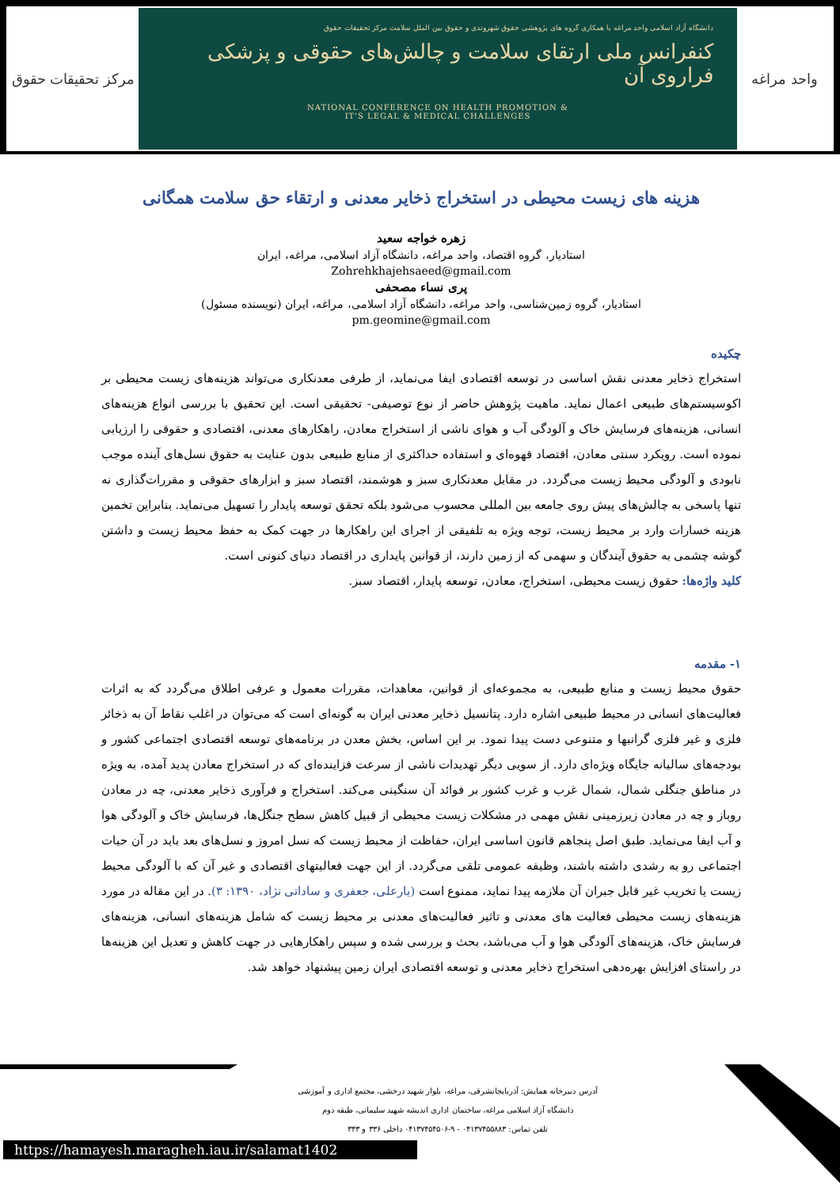مرکز تحقیقات حقوق
دانشگاه آزاد اسلامی واحد مراغه با همکاری گروه های پژوهشی حقوق شهروندی و حقوق بین الملل سلامت مرکز تحقیقات حقوق
کنفرانس ملی ارتقای سلامت و چالش‌های حقوقی و پزشکی فراروی آن
NATIONAL CONFERENCE ON HEALTH PROMOTION &
IT'S LEGAL & MEDICAL CHALLENGES
واحد مراغه
هزینه های زیست محیطی در استخراج ذخایر معدنی و ارتقاء حق سلامت همگانی
زهره خواجه سعید
استادیار، گروه اقتصاد، واحد مراغه، دانشگاه آزاد اسلامی، مراغه، ایران
Zohrehkhajehsaeed@gmail.com
پری نساء مصحفی
استادیار، گروه زمین‌شناسی، واحد مراغه، دانشگاه آزاد اسلامی، مراغه، ایران (نویسنده مسئول)
pm.geomine@gmail.com
چکیده
استخراج ذخایر معدنی نقش اساسی در توسعه اقتصادی ایفا می‌نماید، از طرفی معدنکاری می‌تواند هزینه‌های زیست محیطی بر اکوسیستم‌های طبیعی اعمال نماید. ماهیت پژوهش حاضر از نوع توصیفی- تحقیقی است. این تحقیق با بررسی انواع هزینه‌های انسانی، هزینه‌های فرسایش خاک و آلودگی آب و هوای ناشی از استخراج معادن، راهکارهای معدنی، اقتصادی و حقوقی را ارزیابی نموده است. رویکرد سنتی معادن، اقتصاد قهوه‌ای و استفاده حداکثری از منابع طبیعی بدون عنایت به حقوق نسل‌های آینده موجب نابودی و آلودگی محیط زیست می‌گردد. در مقابل معدنکاری سبز و هوشمند، اقتصاد سبز و ابزارهای حقوقی و مقررات‌گذاری نه تنها پاسخی به چالش‌های پیش روی جامعه بین المللی محسوب می‌شود بلکه تحقق توسعه پایدار را تسهیل می‌نماید. بنابراین تخمین هزینه خسارات وارد بر محیط زیست، توجه ویژه به تلفیقی از اجرای این راهکارها در جهت کمک به حفظ محیط زیست و داشتن گوشه چشمی به حقوق آیندگان و سهمی که از زمین دارند، از قوانین پایداری در اقتصاد دنیای کنونی است.
کلید واژه‌ها: حقوق زیست محیطی، استخراج، معادن، توسعه پایدار، اقتصاد سبز.
۱- مقدمه
حقوق محیط زیست و منابع طبیعی، به مجموعه‌ای از قوانین، معاهدات، مقررات معمول و عرفی اطلاق می‌گردد که به اثرات فعالیت‌های انسانی در محیط طبیعی اشاره دارد. پتانسیل ذخایر معدنی ایران به گونه‌ای است که می‌توان در اغلب نقاط آن به ذخائر فلزی و غیر فلزی گرانبها و متنوعی دست پیدا نمود. بر این اساس، بخش معدن در برنامه‌های توسعه اقتصادی اجتماعی کشور و بودجه‌های سالیانه جایگاه ویژه‌ای دارد. از سویی دیگر تهدیدات ناشی از سرعت فزاینده‌ای که در استخراج معادن پدید آمده، به ویژه در مناطق جنگلی شمال، شمال غرب و غرب کشور بر فوائد آن سنگینی می‌کند. استخراج و فرآوری ذخایر معدنی، چه در معادن روباز و چه در معادن زیرزمینی نقش مهمی در مشکلات زیست محیطی از قبیل کاهش سطح جنگل‌ها، فرسایش خاک و آلودگی هوا و آب ایفا می‌نماید. طبق اصل پنجاهم قانون اساسی ایران، حفاظت از محیط زیست که نسل امروز و نسل‌های بعد باید در آن حیات اجتماعی رو به رشدی داشته باشند، وظیفه عمومی تلقی می‌گردد. از این جهت فعالیتهای اقتصادی و غیر آن که با آلودگی محیط زیست یا تخریب غیر قابل جبران آن ملازمه پیدا نماید، ممنوع است (یارعلی، جعفری و ساداتی نژاد، ۱۳۹۰: ۳). در این مقاله در مورد هزینه‌های زیست محیطی فعالیت های معدنی و تاثیر فعالیت‌های معدنی بر محیط زیست که شامل هزینه‌های انسانی، هزینه‌های فرسایش خاک، هزینه‌های آلودگی هوا و آب می‌باشد، بحث و بررسی شده و سپس راهکارهایی در جهت کاهش و تعدیل این هزینه‌ها در راستای افزایش بهره‌دهی استخراج ذخایر معدنی و توسعه اقتصادی ایران زمین پیشنهاد خواهد شد.
آدرس دبیرخانه همایش: آذربایجانشرقی، مراغه، بلوار شهید درخشی، مجتمع اداری و آموزشی
دانشگاه آزاد اسلامی مراغه، ساختمان اداری اندیشه شهید سلیمانی، طبقه دوم
تلفن تماس: ۰۴۱۳۷۴۵۵۸۸۳ - ۹-۰۴۱۳۷۴۵۴۵۰۶ داخلی ۳۳۶ و ۳۴۳
https://hamayesh.maragheh.iau.ir/salamat1402